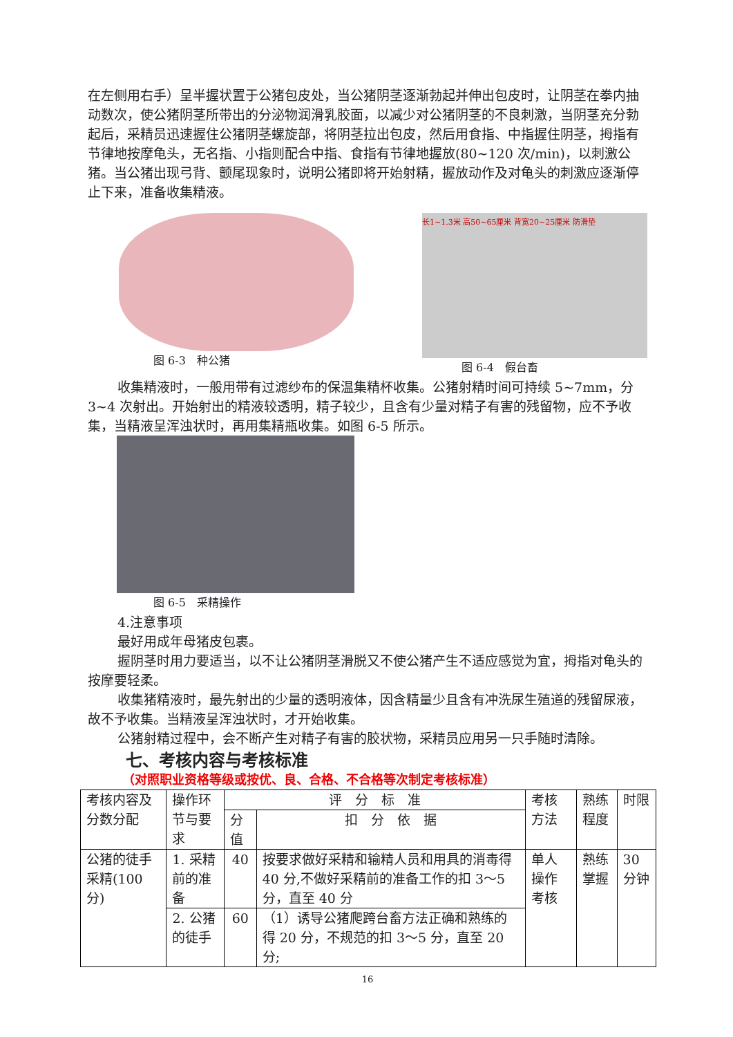在左侧用右手）呈半握状置于公猪包皮处，当公猪阴茎逐渐勃起并伸出包皮时，让阴茎在拳内抽动数次，使公猪阴茎所带出的分泌物润滑乳胶面，以减少对公猪阴茎的不良刺激，当阴茎充分勃起后，采精员迅速握住公猪阴茎螺旋部，将阴茎拉出包皮，然后用食指、中指握住阴茎，拇指有节律地按摩龟头，无名指、小指则配合中指、食指有节律地握放(80~120 次/min)，以刺激公猪。当公猪出现弓背、颤尾现象时，说明公猪即将开始射精，握放动作及对龟头的刺激应逐渐停止下来，准备收集精液。
图 6-3　种公猪
长1~1.3米 高50~65厘米 背宽20~25厘米 防滑垫
图 6-4　假台畜
收集精液时，一般用带有过滤纱布的保温集精杯收集。公猪射精时间可持续 5~7mm，分 3~4 次射出。开始射出的精液较透明，精子较少，且含有少量对精子有害的残留物，应不予收集，当精液呈浑浊状时，再用集精瓶收集。如图 6-5 所示。
图 6-5　采精操作
4.注意事项
最好用成年母猪皮包裹。
握阴茎时用力要适当，以不让公猪阴茎滑脱又不使公猪产生不适应感觉为宜，拇指对龟头的按摩要轻柔。
收集猪精液时，最先射出的少量的透明液体，因含精量少且含有冲洗尿生殖道的残留尿液，故不予收集。当精液呈浑浊状时，才开始收集。
公猪射精过程中，会不断产生对精子有害的胶状物，采精员应用另一只手随时清除。
七、考核内容与考核标准
（对照职业资格等级或按优、良、合格、不合格等次制定考核标准）
| 考核内容及分数分配 | 操作环节与要求 | 评 分 标 准 | | 考核方法 | 熟练程度 | 时限 |
| | | 分值 | 扣 分 依 据 | | | |
| 公猪的徒手采精(100分) | 1. 采精前的准备 | 40 | 按要求做好采精和输精人员和用具的消毒得 40 分,不做好采精前的准备工作的扣 3～5 分，直至 40 分 | 单人操作考核 | 熟练掌握 | 30分钟 |
| | 2. 公猪的徒手 | 60 | （1）诱导公猪爬跨台畜方法正确和熟练的得 20 分，不规范的扣 3～5 分，直至 20 分; | | | |
16